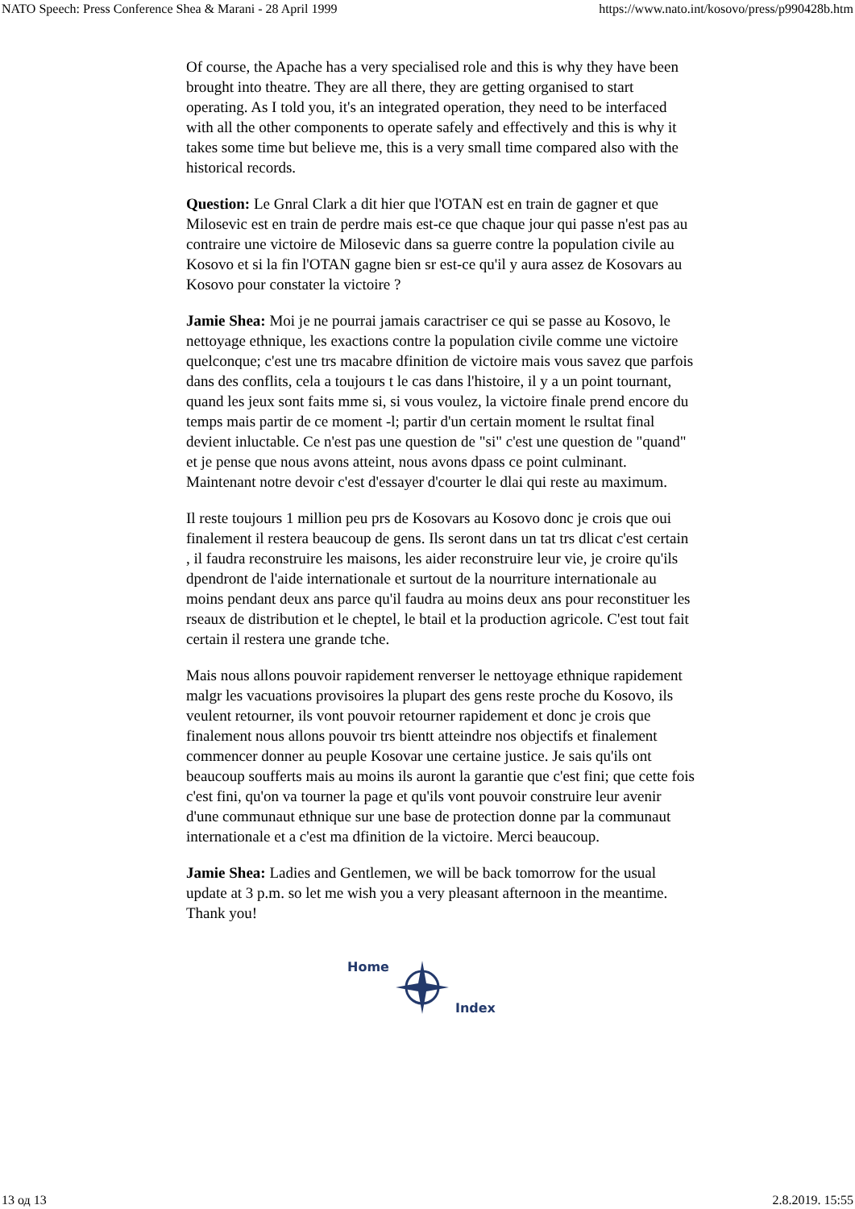NATO Speech: Press Conference Shea & Marani - 28 April 1999 https://www.nato.int/kosovo/press/p990428b.htm
Of course, the Apache has a very specialised role and this is why they have been brought into theatre. They are all there, they are getting organised to start operating. As I told you, it's an integrated operation, they need to be interfaced with all the other components to operate safely and effectively and this is why it takes some time but believe me, this is a very small time compared also with the historical records.
Question: Le Gnral Clark a dit hier que l'OTAN est en train de gagner et que Milosevic est en train de perdre mais est-ce que chaque jour qui passe n'est pas au contraire une victoire de Milosevic dans sa guerre contre la population civile au Kosovo et si la fin l'OTAN gagne bien sr est-ce qu'il y aura assez de Kosovars au Kosovo pour constater la victoire ?
Jamie Shea: Moi je ne pourrai jamais caractriser ce qui se passe au Kosovo, le nettoyage ethnique, les exactions contre la population civile comme une victoire quelconque; c'est une trs macabre dfinition de victoire mais vous savez que parfois dans des conflits, cela a toujours t le cas dans l'histoire, il y a un point tournant, quand les jeux sont faits mme si, si vous voulez, la victoire finale prend encore du temps mais partir de ce moment -l; partir d'un certain moment le rsultat final devient inluctable. Ce n'est pas une question de "si" c'est une question de "quand" et je pense que nous avons atteint, nous avons dpass ce point culminant. Maintenant notre devoir c'est d'essayer d'courter le dlai qui reste au maximum.
Il reste toujours 1 million peu prs de Kosovars au Kosovo donc je crois que oui finalement il restera beaucoup de gens. Ils seront dans un tat trs dlicat c'est certain , il faudra reconstruire les maisons, les aider reconstruire leur vie, je croire qu'ils dpendront de l'aide internationale et surtout de la nourriture internationale au moins pendant deux ans parce qu'il faudra au moins deux ans pour reconstituer les rseaux de distribution et le cheptel, le btail et la production agricole. C'est tout fait certain il restera une grande tche.
Mais nous allons pouvoir rapidement renverser le nettoyage ethnique rapidement malgr les vacuations provisoires la plupart des gens reste proche du Kosovo, ils veulent retourner, ils vont pouvoir retourner rapidement et donc je crois que finalement nous allons pouvoir trs bientt atteindre nos objectifs et finalement commencer donner au peuple Kosovar une certaine justice. Je sais qu'ils ont beaucoup soufferts mais au moins ils auront la garantie que c'est fini; que cette fois c'est fini, qu'on va tourner la page et qu'ils vont pouvoir construire leur avenir d'une communaut ethnique sur une base de protection donne par la communaut internationale et a c'est ma dfinition de la victoire. Merci beaucoup.
Jamie Shea: Ladies and Gentlemen, we will be back tomorrow for the usual update at 3 p.m. so let me wish you a very pleasant afternoon in the meantime. Thank you!
Home Index
13 од 13 2.8.2019. 15:55